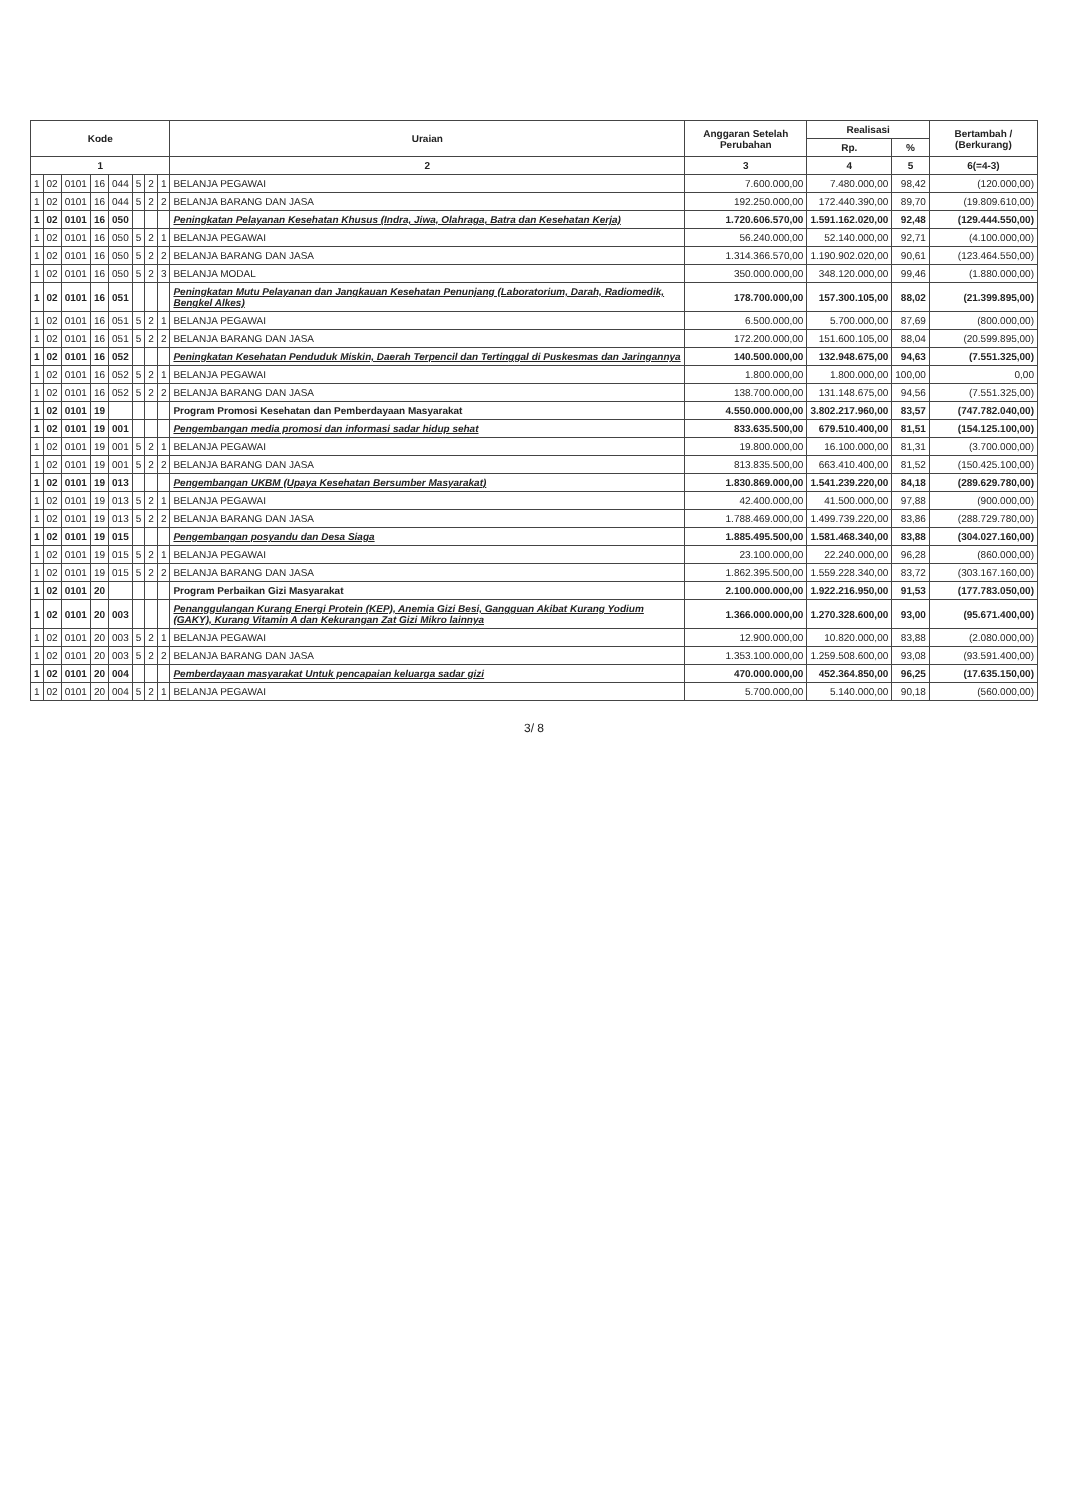| Kode | | | | | | | | Uraian | Anggaran Setelah Perubahan | Realisasi | | Bertambah / (Berkurang) |
| --- | --- | --- | --- | --- | --- | --- | --- | --- | --- | --- | --- | --- |
| | | | | | | | | | | Rp. | % | |
| 1 | | | | | | | | 2 | 3 | 4 | 5 | 6(=4-3) |
| 1 | 02 | 0101 | 16 | 044 | 5 | 2 | 1 | BELANJA PEGAWAI | 7.600.000,00 | 7.480.000,00 | 98,42 | (120.000,00) |
| 1 | 02 | 0101 | 16 | 044 | 5 | 2 | 2 | BELANJA BARANG DAN JASA | 192.250.000,00 | 172.440.390,00 | 89,70 | (19.809.610,00) |
| 1 | 02 | 0101 | 16 | 050 | | | | Peningkatan Pelayanan Kesehatan Khusus (Indra, Jiwa, Olahraga, Batra dan Kesehatan Kerja) | 1.720.606.570,00 | 1.591.162.020,00 | 92,48 | (129.444.550,00) |
| 1 | 02 | 0101 | 16 | 050 | 5 | 2 | 1 | BELANJA PEGAWAI | 56.240.000,00 | 52.140.000,00 | 92,71 | (4.100.000,00) |
| 1 | 02 | 0101 | 16 | 050 | 5 | 2 | 2 | BELANJA BARANG DAN JASA | 1.314.366.570,00 | 1.190.902.020,00 | 90,61 | (123.464.550,00) |
| 1 | 02 | 0101 | 16 | 050 | 5 | 2 | 3 | BELANJA MODAL | 350.000.000,00 | 348.120.000,00 | 99,46 | (1.880.000,00) |
| 1 | 02 | 0101 | 16 | 051 | | | | Peningkatan Mutu Pelayanan dan Jangkauan Kesehatan Penunjang (Laboratorium, Darah, Radiomedik, Bengkel Alkes) | 178.700.000,00 | 157.300.105,00 | 88,02 | (21.399.895,00) |
| 1 | 02 | 0101 | 16 | 051 | 5 | 2 | 1 | BELANJA PEGAWAI | 6.500.000,00 | 5.700.000,00 | 87,69 | (800.000,00) |
| 1 | 02 | 0101 | 16 | 051 | 5 | 2 | 2 | BELANJA BARANG DAN JASA | 172.200.000,00 | 151.600.105,00 | 88,04 | (20.599.895,00) |
| 1 | 02 | 0101 | 16 | 052 | | | | Peningkatan Kesehatan Penduduk Miskin, Daerah Terpencil dan Tertinggal di Puskesmas dan Jaringannya | 140.500.000,00 | 132.948.675,00 | 94,63 | (7.551.325,00) |
| 1 | 02 | 0101 | 16 | 052 | 5 | 2 | 1 | BELANJA PEGAWAI | 1.800.000,00 | 1.800.000,00 | 100,00 | 0,00 |
| 1 | 02 | 0101 | 16 | 052 | 5 | 2 | 2 | BELANJA BARANG DAN JASA | 138.700.000,00 | 131.148.675,00 | 94,56 | (7.551.325,00) |
| 1 | 02 | 0101 | 19 | | | | | Program Promosi Kesehatan dan Pemberdayaan Masyarakat | 4.550.000.000,00 | 3.802.217.960,00 | 83,57 | (747.782.040,00) |
| 1 | 02 | 0101 | 19 | 001 | | | | Pengembangan media promosi dan informasi sadar hidup sehat | 833.635.500,00 | 679.510.400,00 | 81,51 | (154.125.100,00) |
| 1 | 02 | 0101 | 19 | 001 | 5 | 2 | 1 | BELANJA PEGAWAI | 19.800.000,00 | 16.100.000,00 | 81,31 | (3.700.000,00) |
| 1 | 02 | 0101 | 19 | 001 | 5 | 2 | 2 | BELANJA BARANG DAN JASA | 813.835.500,00 | 663.410.400,00 | 81,52 | (150.425.100,00) |
| 1 | 02 | 0101 | 19 | 013 | | | | Pengembangan UKBM (Upaya Kesehatan Bersumber Masyarakat) | 1.830.869.000,00 | 1.541.239.220,00 | 84,18 | (289.629.780,00) |
| 1 | 02 | 0101 | 19 | 013 | 5 | 2 | 1 | BELANJA PEGAWAI | 42.400.000,00 | 41.500.000,00 | 97,88 | (900.000,00) |
| 1 | 02 | 0101 | 19 | 013 | 5 | 2 | 2 | BELANJA BARANG DAN JASA | 1.788.469.000,00 | 1.499.739.220,00 | 83,86 | (288.729.780,00) |
| 1 | 02 | 0101 | 19 | 015 | | | | Pengembangan posyandu dan Desa Siaga | 1.885.495.500,00 | 1.581.468.340,00 | 83,88 | (304.027.160,00) |
| 1 | 02 | 0101 | 19 | 015 | 5 | 2 | 1 | BELANJA PEGAWAI | 23.100.000,00 | 22.240.000,00 | 96,28 | (860.000,00) |
| 1 | 02 | 0101 | 19 | 015 | 5 | 2 | 2 | BELANJA BARANG DAN JASA | 1.862.395.500,00 | 1.559.228.340,00 | 83,72 | (303.167.160,00) |
| 1 | 02 | 0101 | 20 | | | | | Program Perbaikan Gizi Masyarakat | 2.100.000.000,00 | 1.922.216.950,00 | 91,53 | (177.783.050,00) |
| 1 | 02 | 0101 | 20 | 003 | | | | Penanggulangan Kurang Energi Protein (KEP), Anemia Gizi Besi, Gangguan Akibat Kurang Yodium (GAKY), Kurang Vitamin A dan Kekurangan Zat Gizi Mikro lainnya | 1.366.000.000,00 | 1.270.328.600,00 | 93,00 | (95.671.400,00) |
| 1 | 02 | 0101 | 20 | 003 | 5 | 2 | 1 | BELANJA PEGAWAI | 12.900.000,00 | 10.820.000,00 | 83,88 | (2.080.000,00) |
| 1 | 02 | 0101 | 20 | 003 | 5 | 2 | 2 | BELANJA BARANG DAN JASA | 1.353.100.000,00 | 1.259.508.600,00 | 93,08 | (93.591.400,00) |
| 1 | 02 | 0101 | 20 | 004 | | | | Pemberdayaan masyarakat Untuk pencapaian keluarga sadar gizi | 470.000.000,00 | 452.364.850,00 | 96,25 | (17.635.150,00) |
| 1 | 02 | 0101 | 20 | 004 | 5 | 2 | 1 | BELANJA PEGAWAI | 5.700.000,00 | 5.140.000,00 | 90,18 | (560.000,00) |
3/ 8